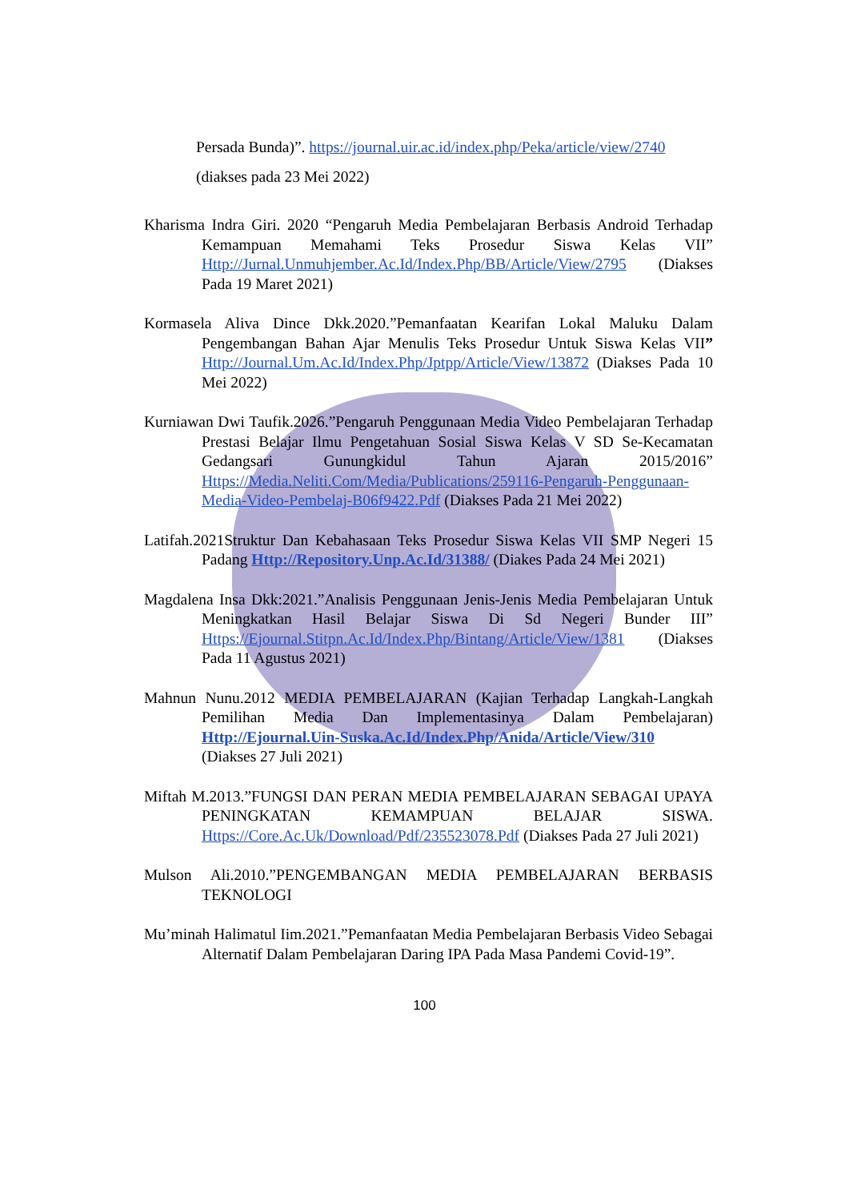Persada Bunda)”. https://journal.uir.ac.id/index.php/Peka/article/view/2740
(diakses pada 23 Mei 2022)
Kharisma Indra Giri. 2020 “Pengaruh Media Pembelajaran Berbasis Android Terhadap Kemampuan Memahami Teks Prosedur Siswa Kelas VII” Http://Jurnal.Unmuhjember.Ac.Id/Index.Php/BB/Article/View/2795 (Diakses Pada 19 Maret 2021)
Kormasela Aliva Dince Dkk.2020.”Pemanfaatan Kearifan Lokal Maluku Dalam Pengembangan Bahan Ajar Menulis Teks Prosedur Untuk Siswa Kelas VII” Http://Journal.Um.Ac.Id/Index.Php/Jptpp/Article/View/13872 (Diakses Pada 10 Mei 2022)
Kurniawan Dwi Taufik.2026.”Pengaruh Penggunaan Media Video Pembelajaran Terhadap Prestasi Belajar Ilmu Pengetahuan Sosial Siswa Kelas V SD Se-Kecamatan Gedangsari Gunungkidul Tahun Ajaran 2015/2016” Https://Media.Neliti.Com/Media/Publications/259116-Pengaruh-Penggunaan-Media-Video-Pembelaj-B06f9422.Pdf (Diakses Pada 21 Mei 2022)
Latifah.2021Struktur Dan Kebahasaan Teks Prosedur Siswa Kelas VII SMP Negeri 15 Padang Http://Repository.Unp.Ac.Id/31388/ (Diakes Pada 24 Mei 2021)
Magdalena Insa Dkk:2021.”Analisis Penggunaan Jenis-Jenis Media Pembelajaran Untuk Meningkatkan Hasil Belajar Siswa Di Sd Negeri Bunder III” Https://Ejournal.Stitpn.Ac.Id/Index.Php/Bintang/Article/View/1381 (Diakses Pada 11 Agustus 2021)
Mahnun Nunu.2012 MEDIA PEMBELAJARAN (Kajian Terhadap Langkah-Langkah Pemilihan Media Dan Implementasinya Dalam Pembelajaran) Http://Ejournal.Uin-Suska.Ac.Id/Index.Php/Anida/Article/View/310 (Diakses 27 Juli 2021)
Miftah M.2013.”FUNGSI DAN PERAN MEDIA PEMBELAJARAN SEBAGAI UPAYA PENINGKATAN KEMAMPUAN BELAJAR SISWA. Https://Core.Ac.Uk/Download/Pdf/235523078.Pdf (Diakses Pada 27 Juli 2021)
Mulson Ali.2010.”PENGEMBANGAN MEDIA PEMBELAJARAN BERBASIS TEKNOLOGI
Mu’minah Halimatul Iim.2021.”Pemanfaatan Media Pembelajaran Berbasis Video Sebagai Alternatif Dalam Pembelajaran Daring IPA Pada Masa Pandemi Covid-19”.
100